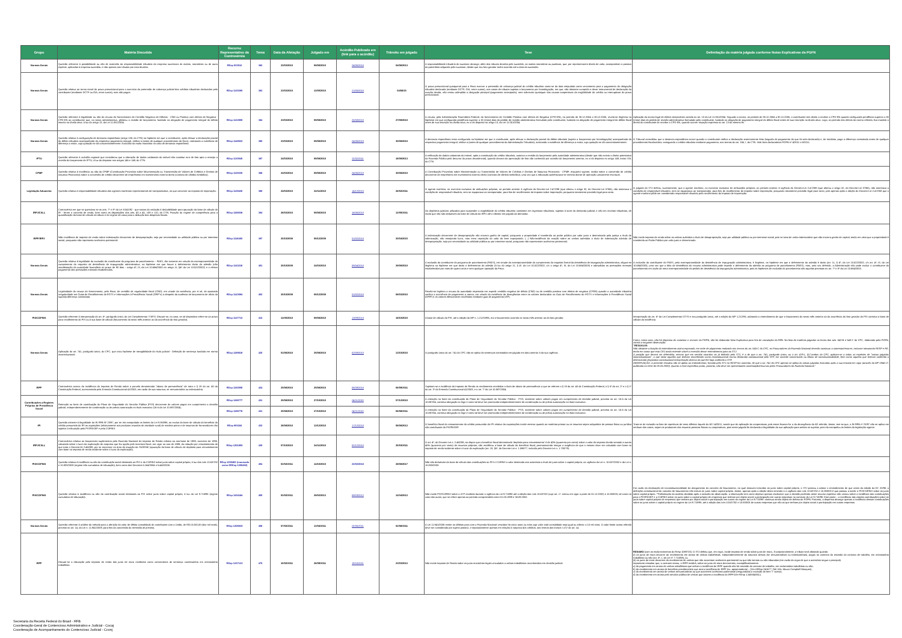| Grupo | Matéria Discutida | Recurso Representativo da Controvérsia | Tema | Data da Afetação | Julgado em | Acórdão Publicado em (link para o acórdão) | Trânsito em julgado | Tese | Delimitação da matéria julgada conforme Notas Explicativas da PGFN |
| --- | --- | --- | --- | --- | --- | --- | --- | --- | --- |
| Normas Gerais | Questão referente à possibilidade ou não de extensão da responsabilidade tributária da empresa sucessora às multas, moratórias ou de outra espécie, aplicadas à empresa sucedida, e não apenas aos tributos por esta devidos. | REsp 923012 | 382 | 22/03/2010 | 09/06/2010 | 24/06/2010 | 04/06/2013 | A responsabilidade tributária do sucessor abrange, além dos tributos devidos pelo sucedido, as multas moratórias ou punitivas, que, por representarem dívida de valor, acompanham o passivo do patrimônio adquirido pelo sucessor, desde que seu fato gerador tenha ocorrido até a data da sucessão. | |
| Normas Gerais | Questão relativa ao termo inicial do prazo prescricional para o exercício da pretensão de cobrança judicial dos créditos tributários declarados pelo contribuinte (mediante DCTF ou GIA, entre outros), mas não pagos. | REsp 1120295 | 383 | 23/03/2010 | 12/05/2010 | 21/05/2010 | 04/06/15 | O prazo prescricional quinquenal para o Fisco exercer a pretensão de cobrança judicial do crédito tributário conta-se da data estipulada como vencimento para o pagamento da obrigação tributária declarada (mediante DCTF, GIA, entre outros), nos casos de tributos sujeitos a lançamento por homologação, em que, não obstante cumprido o dever instrumental de declaração da exação devida, não restou adimplida a obrigação principal (pagamento antecipado), nem sobreveio quaisquer das causas suspensivas da exigibilidade do crédito ou interruptivas do prazo prescricional. | |
| Normas Gerais | Questão referente à legalidade ou não da recusa do fornecimento de Certidão Negativa de Débitos - CND ou Positiva com efeitos de Negativa - CPD-EN ao contribuinte que, na seara administrativa, pleiteou a revisão de lançamento, fundado na alegação de pagamento integral do débito inscrito na dívida ativa, à luz do artigo 13, da Lei 11.051/2004. | REsp 1122959 | 384 | 23/03/2010 | 09/08/2010 | 25/08/2010 | 27/09/2010 | A recusa, pela Administração Fazendária Federal, do fornecimento de Certidão Positiva com efeitos de Negativa (CPD-EN), no período de 30.12.2004 a 30.12.2005, revela-se ilegítima na hipótese em que configurada pendência superior a 30 (trinta) dias do pedido de revisão administrativa formulado pelo contribuinte, fundado na alegação de pagamento integral do débito fiscal antes de sua inscrição na dívida ativa, ex vi do disposto no artigo 13, da Lei 11.051/2004. | Aplicação da norma legal de efeitos temporários contida no art. 13 da Lei 11.051/2004. Segundo a norma, no período de 30.12.2004 a 30.12.2005, o contribuinte tem direito a receber a CPD-EN quando configurada pendência superior a 30 (trinta) dias do pedido de revisão administrativa formulado pelo contribuinte, fundado na alegação de pagamento integral do débito fiscal antes de sua inscrição na dívida ativa. Logo, no período dos efeitos da norma referida, fica mantido o direito do contribuinte de receber a CPD-EN, quando ocorrer situação expressa no art. 13 da mesma lei. |
| Normas Gerais | Questão relativa à configuração de denúncia espontânea (artigo 138, do CTN) na hipótese em que o contribuinte, após efetuar a declaração parcial do débito tributário acompanhado do respectivo pagamento integral, retifica-a (antes de qualquer procedimento do fisco), noticiando a existência de diferença a maior, cuja quitação se dá concomitantemente. Exclusão da multa moratória no caso de denúncia espontânea. | REsp 1149022 | 385 | 23/03/2010 | 09/06/2010 | 24/06/2010 | 30/08/2010 | A denúncia espontânea resta configurada na hipótese em que o contribuinte, após efetuar a declaração parcial do débito tributário (sujeito a lançamento por homologação) acompanhado do respectivo pagamento integral, retifica-a (antes de qualquer procedimento da Administração Tributária), noticiando a existência de diferença a maior, cuja quitação se dá concomitantemente. | O Tribunal consolidou que a denúncia espontânea ocorre quando o contribuinte retifica a declaração anteriormente feita (seguida de pagamento do que foi nela declarado) e, de imediato, paga a diferença constatada antes de qualquer procedimento fiscalizatório, extinguindo o crédito tributário mediante pagamento, nos termos do art. 156, I, do CTN. Vide Atos declaratórios PGFN nº 4/2011 e 8/2011. |
| IPTU | Questão referente à acórdão regional que considerou que a alteração de dados cadastrais do imóvel não constitui erro de fato apto a ensejar a revisão do lançamento de IPTU, à luz do disposto nos artigos 146 e 149, do CTN. | REsp 1130545 | 387 | 24/03/2010 | 09/08/2010 | 22/02/2011 | 16/09/2013 | A retificação de dados cadastrais do imóvel, após a constituição do crédito tributário, autoriza a revisão do lançamento pela autoridade administrativa (desde que não extinto o direito potestativo da Fazenda Pública pelo decurso do prazo decadencial), quando decorra da apreciação de fato não conhecido por ocasião do lançamento anterior, ex vi do disposto no artigo 149, inciso VIII, do CTN. | |
| CPMF | Questão relativa à incidência ou não da CPMF (Contribuição Provisória sobre Movimentação ou Transmissão de Valores de Créditos e Direitos de natureza Financeira) sobre a conversão de crédito decorrente de empréstimo em investimento externo direto (contrato de câmbio simbólico). | REsp 1129335 | 388 | 24/03/2010 | 09/06/2010 | 24/06/2010 | 30/08/2010 | A Contribuição Provisória sobre Movimentação ou Transmissão de Valores de Créditos e Direitos de Natureza Financeira - CPMF, enquanto vigente, incidia sobre a conversão de crédito decorrente de empréstimo em investimento externo direto (contrato de câmbio simbólico), uma vez que a tributação aperfeiçoava-se mesmo diante de operação unicamente escritural. | |
| Legislação Aduaneira | Questão relativa à responsabilidade tributária dos agentes marítimos representantes de transportadora, no que concerne ao imposto de importação. | REsp 1129430 | 389 | 24/03/2010 | 24/11/2010 | 14/12/2010 | 28/02/2011 | O agente marítimo, no exercício exclusivo de atribuições próprias, no período anterior à vigência do Decreto-Lei 2.472/88 (que alterou o artigo 32, do Decreto-Lei 37/66), não ostentava a condição de responsável tributário, nem se equiparava ao transportador, para fins de recolhimento do Imposto sobre Importação, porquanto inexistente previsão legal para tanto. | O julgado do STJ definiu, sucintamente, que o agente marítimo, no exercício exclusivo de atribuições próprias, no período anterior à vigência do Decreto-Lei 2.472/88 (que alterou o artigo 32, do Decreto-Lei 37/66), não ostentava a condição de responsável tributário, nem se equiparava ao transportador, para fins de recolhimento do imposto sobre importação, porquanto inexistente previsão legal para tanto, pois apenas após a edição do Decreto-Lei 2.472/88 que o agente marítimo pôde ser considerado responsável tributário pelo recolhimento do Imposto de Importação. |
| IRPJ/CSLL | Controvérsia em que se questiona se os arts. 7º e 8º da Lei 8.541/92 - que tratam da vedação à dedutibilidade para apuração da base de cálculo do IR - ferem o conceito de renda, bem como as disposições dos arts. 43 a 45, 109 e 110, do CTN. Fixação do regime de competência para a quantificação da base de cálculo do tributo e do regime de caixa para a dedução das despesas fiscais. | REsp 1168038 | 394 | 26/03/2010 | 09/06/2010 | 16/06/2010 | 12/05/2011 | Os depósitos judiciais utilizados para suspender a exigibilidade do crédito tributário consistem em ingressos tributários, sujeitos à sorte da demanda judicial, e não em receitas tributárias, de modo que não são dedutíveis da base de cálculo do IRPJ até o trânsito em julgado da demanda. | |
| IRPF/IRPJ | Não–incidência de imposto de renda sobre indenização decorrente de desapropriação, seja por necessidade ou utilidade pública ou por interesse social, porquanto não representa acréscimo patrimonial. | REsp 1116460 | 397 | 20/10/2009 | 09/12/2009 | 01/02/2010 | 20/04/2015 | A indenização decorrente de desapropriação não encerra ganho de capital, porquanto a propriedade é transferida ao poder público por valor justo e determinado pela justiça a título de indenização, não ensejando lucro, mas mera reposição do valor do bem expropriado. (...) Não-incidência da exação sobre as verbas auferidas a título de indenização advinda de desapropriação, seja por necessidade ou utilidade pública ou por interesse social, porquanto não representam acréscimo patrimonial. | Não incide imposto de renda sobre as verbas auferidas a título de desapropriação, seja por utilidade pública ou por interesse social, pois se trata de verba indenizatória que não encerra ganho de capital, tendo em vista que a propriedade é transferida ao Poder Público por valor justo e determinado. |
| Normas Gerais | Questão relativa à legalidade da exclusão do contribuinte do programa de parcelamento – PAES, tão somente em virtude da extemporaneidade do cumprimento do requisito da desistência de impugnação administrativa, na hipótese em que houve o deferimento tácito da adesão (não manifestação da autoridade fazendária no prazo de 90 dias – artigo 4º, III, da Lei 10.684/2003 c/c artigo 11, §4º da Lei 10.522/2002) e o efetivo pagamento das prestações mensais estabelecidas. | REsp 1143216 | 401 | 20/10/2009 | 24/03/2010 | 09/04/2010 | 29/09/2010 | A exclusão do contribuinte do programa de parcelamento (PAES), em virtude da extemporaneidade do cumprimento do requisito formal da desistência de impugnação administrativa, afigura-se ilegítima na hipótese em que tácito o deferimento da adesão (à luz do artigo 11, § 4º, da Lei 10.522/2002, c/c o artigo 4º, III, da Lei 10.684/2003) e adimplidas as prestações mensais estabelecidas por mais de quatro anos e sem qualquer oposição do Fisco. | A exclusão do contribuinte do PAES, pela extemporaneidade da desistência de impugnação administrativa, é ilegítima, na hipótese em que o deferimento da adesão é tácito (art. 11, § 4º, da Lei 10.522/2002, c/c art. 4º, III, da Lei 10.684/2003), uma vez que a falta de desistência do recurso administrativo pode impedir o deferimento da adesão ao programa de parcelamento (PAES), mas, uma vez deferido, a Administração não pode excluir o contribuinte do parcelamento em razão da mera extemporaneidade do pedido de desistência da impugnação administrativa, pois as hipóteses de exclusão do parcelamento são aquelas previstas no art. 7º e 8º da Lei 10.684/2003. |
| Normas Gerais | Legitimidade da recusa do fornecimento, pelo Fisco, de certidão de regularidade fiscal (CND), em virtude da existência, por si só, de apontada irregularidade em Guias de Recolhimento do FGTS e Informações à Previdência Social (GFIP´s) a despeito da ausência de lançamento de ofício da suposta diferença constatada. | REsp 1143094 | 402 | 20/10/2009 | 09/12/2009 | 01/02/2010 | 08/03/2010 | Revela-se legítima a recusa da autoridade impetrada em expedir certidão negativa de débito (CND) ou de certidão positiva com efeitos de negativa (CPEN) quando a autoridade tributária verifica a ocorrência de pagamento a menor, em virtude da existência de divergências entre os valores declarados na Guia de Recolhimento do FGTS e Informações à Previdência Social (GFIP) e os valores efetivamente recolhidos mediante guia de pagamento (GP). | |
| PIS/COFINS | Questão referente à interpretação do art. 6º, parágrafo único, da Lei Complementar 7/1970. Discute-se, no caso, se tal dispositivo refere-se ao prazo para recolhimento do PIS ou à sua base de cálculo (faturamento do sexto mês anterior ao da ocorrência do fato gerador). | REsp 1127713 | 412 | 11/05/2010 | 09/08/2010 | 13/09/2010 | 18/10/2010 | A base de cálculo do PIS, até a edição da MP n. 1.212/1995, era o faturamento ocorrido no sexto mês anterior ao do fato gerador. | Interpretação do art. 6º da Lei Complementar 07/70 e seu parágrafo único, até a edição da MP 1.212/95, adotando o entendimento de que o faturamento do sexto mês anterior ao da ocorrência do fato gerador do PIS constitui a base de cálculo da incidência. |
| Normas Gerais | Aplicação do art. 741, parágrafo único, do CPC, que criou hipótese de inexigibilidade do título judicial - Definição de sentença fundada em norma inconstitucional. | REsp 1189619 | 420 | 01/06/2010 | 25/08/2010 | 02/09/2010 | 13/10/2010 | O parágrafo único do art. 741 do CPC não se aplica às sentenças transitadas em julgado em data anterior à da sua vigência. | Como, neste caso, não há dispensa de contestar e recorrer da PGFN, não foi elaborada Nota Explicativa para fins de vinculação da RFB. Na lista de matérias julgadas na forma dos arts. 543-B e 543-C do CPC, elaborada pela PGFN, consta a seguinte observação: "RESSALVA: Não obstante a fixação do entendimento acima esposado, em sede de julgamento realizado nos termos do art. 543-C do CPC, os Procuradores da Fazenda Nacional deverão continuar a contestar/recorrer, inclusive interpondo RESP e RE, tendo em conta que esta CRJ ainda entende viável a reversão desse entendimento junto ao STJ. A posição que deverá ser defendida, mesmo que em sentido contrário ao já definido pelo STJ, é a de que o art. 741, parágrafo único, ou o art. 475-L, §1º,ambos do CPC, aplicam-se a todas as espécies de "coisas julgadas inconstitucionais", o que incluí aquelas que tenham reconhecido como inconstitucional norma declarada constitucional pelo STF, em controle concentrado ou difuso de constitucionalidade, bem como aquelas que tenham conferido a determinado dispositivo constitucional interpretação diversa da que lhe haja conferido o STF. OBSERVAÇÃO: A presente ressalva não se aplica ao entendimento, firmado pelo STJ no RESP em comento, de que o art. 741 do CPC apenas se aplica às coisas julgadas formadas após a sua entrada em vigor (através da MP 1984-17, publicada no DOU de 05.05.2000). Quanto a esse específico ponto, portanto, não deve ser apresentados contestação/recursos pelos Procuradores da Fazenda Nacional." |
| IRPF | Controvérsia acerca da incidência do Imposto de Renda sobre a parcela denominada "abono de permanência" de trata o § 19 do art. 40 da Constituição Federal, acrescentado pela Emenda Constitucional 41/2003, em razão de sua natureza, se remuneratória ou indenizatória. | REsp 1192556 | 424 | 25/06/2010 | 25/08/2010 | 06/09/2010 | 08/09/2011 | Sujeitam-se a incidência do Imposto de Renda os rendimentos recebidos a título de abono de permanência a que se referem o § 19 do art. 40 da Constituição Federal, o § 5º do art. 2º e o § 1º do art. 3º da Emenda Constitucional 41/2003, e o art. 7º da Lei 10.887/2004. | |
| Contribuições a Regimes Próprios de Previdência Social | Retenção na fonte de contribuição do Plano de Seguridade do Servidor Público (PSS) decorrente de valores pagos em cumprimento a decisão judicial, independentemente de condenação ou de prévia autorização no título executivo (16-A da Lei 10.887/2004). | REsp 1196777 | 431 | 20/08/2010 | 27/10/2010 | 04/11/2010 | 07/12/2010 | A retenção na fonte da contribuição do Plano de Seguridade do Servidor Público - PSS, incidente sobre valores pagos em cumprimento de decisão judicial, prevista no art. 16-A da Lei 10.887/04, constitui obrigação ex lege e como tal deve ser promovida independentemente de condenação ou de prévia autorização no título executivo. | |
| | | REsp 1196778 | 431 | 20/08/2010 | 27/10/2010 | 04/11/2010 | 08/08/2011 | A retenção na fonte da contribuição do Plano de Seguridade do Servidor Público - PSS, incidente sobre valores pagos em cumprimento de decisão judicial, prevista no art. 16-A da Lei 10.887/04, constitui obrigação ex lege e como tal deve ser promovida independentemente de condenação ou de prévia autorização no título executivo. | |
| IPI | Questão atinente à ilegalidade da IN RFB Nº 23/97, por ter ela extrapolado os limites da Lei 9.363/96, ao excluir da base de cálculo do benefício do crédito presumido do IPI as aquisições (relativamente aos produtos oriundos de atividade rural) de matéria-prima e de insumos de fornecedores não sujeitos à tributação pelo PIS/PASEP e pela COFINS. | REsp 993164 | 432 | 26/08/2010 | 13/12/2010 | 17/12/2010 | 06/08/2012 | O benefício fiscal do ressarcimento do crédito presumido do IPI relativo às exportações incide mesmo quando as matérias-primas ou os insumos sejam adquiridos de pessoa física ou jurídica não contribuinte do PIS/PASEP. | Trata-se de inclusão na lista de repetitivos de tema idêntico àquele do AD 14/2011, sendo que de aplicação às cooperativas, pois estas ficaram for a da abrangência do AD referido. Assim, tem-se que, a IN RFB nº 23/97 não se aplica em nenhum dos casos, sejam os produtores dos insumos pessoas físicas ou cooperativas, pois neste julgado foi declarada a ilegalidade da sua aplicação para ambos os sujeitos, pois ela extrapolou os limites da legislação vigente. |
| IRPJ/CSLL | Controvérsia relativa ao lançamento suplementar pela Fazenda Nacional do Imposto de Renda relativo ao ano-base de 1989, exercício de 1990, calculado sobre o lucro da exploração de empresa que fez opção pelo incentivo fiscal, em vigor no ano de 1989, da redução por reinvestimento de que trata o Decreto-lei 2.462/88, por se encontrar na área de atuação da SUDENE (apuração da base de cálculo do depósito para reinvestimento com base no imposto de renda incidente sobre o lucro da exploração). | REsp 1201850 | 435 | 07/10/2010 | 24/11/2010 | 02/12/2010 | 25/03/2011 | O art. 4º, do Decreto-Lei n. 2.462/88, ao dispor que o benefício fiscal denominado 'depósito para reinvestimento' é de 40% (quarenta por cento) sobre o valor do imposto devido somado a outros 40% (quarenta por cento) de recursos próprios, não modificou a base de cálculo do benefício fiscal, permanecendo íntegra a exigência de que o mesmo deve ser calculado com base no imposto de renda incidente sobre o lucro da exploração (art. 19, §6º, do Decreto-Lei n. 1.598/77, incluído pelo Decreto-Lei n. 1.730/79). | |
| PIS/COFINS | Questão relativa à incidência ou não da contribuição social destinada ao PIS e da COFINS sobre juros sobre capital próprio, à luz das Leis 10.637/02 e 10.833/2003 (regime não cumulativo de tributação), bem como dos Decretos 5.164/2004 e 5.442/2005. | REsp 1200492 (reautuado como EREsp 1200492) | 454 | 02/02/2011 | 14/10/2015 | 22/02/2016 | 28/08/2017 | Não são dedutíveis da base de cálculo das contribuições ao PIS e COFINS o valor destinado aos acionistas a título de juros sobre o capital próprio, na vigência da Lei n. 10.637/2002 e da Lei n. 10.833/2003. | |
| PIS/COFINS | Questão relativa à incidência ou não da contribuição social destinada ao PIS sobre juros sobre capital próprio, à luz da Lei 9.718/98 (regime cumulativo de tributação). | REsp 1104184 | 455 | 02/02/2011 | 29/02/2012 | 08/03/2012 | 11/04/2012 | Não incide PIS/COFINS sobre o JCP recebido durante a vigência da Lei 9.718/98 até a edição das Leis 10.637/02 (cujo art. 1º. entrou em vigor a partir de 01.12.2002) e 10.833/03, tal como no caso dos autos, que se refere apenas ao período compreendido entre 01.03.1999 e 30.09.2002. | Em razão da declaração de inconstitucionalidade do alargamento do conceito de faturamento, no qual estavam incluídos os juros sobre capital próprio, o STJ passou a adotar o entendimento de que antes da edição da EC 20/98, a definição constitucional do conceito de faturamento não incluía os juros sobre capital próprio. Assim, apenas após a edição desta emenda e a vigência das Leis 10.637/02 e 10.833/03 é que passou a incidir o PIS/COFINS sobre os juros sobre capital próprio. **Delimitação da matéria decidida após a inclusão da observação: a observação tem como objetivo apenas esclarecer que a decisão proferida neste recurso repetitivo não versou sobre a incidência das contribuições para o PIS/PASEP e a COFINS sobre os juros sobre o capital próprio de empresas que tenham por objeto social a participação em outras empresas no contexto da Lei 9.718/98. Este ponto – a incidência das citadas contribuições sobre os juros sobre capital próprio de empresas que tenham por objeto social a participação em outras no regime da Lei 9.718/98- continua sendo objeto de defesa da PGFN. Portanto, a dispensa abrange apenas a incidência dessas contribuições sobre os juros sobre o capital próprio no regime da Lei 9.718/98, até a edição das Leis 10.637/02 e 10.833/03 de outras empresas que não as que tenham por objeto social a participação em outras empresas. |
| Normas Gerais | Questão referente à análise do método para a aferição do valor de débito consolidado do contribuinte com a União, de R$ 10.000,00 (dez mil reais), previsto no art. 14, da Lei n. 11.941/2009, para fins da concessão da remissão ali prevista. | REsp 1208935 | 456 | 07/02/2011 | 13/04/2011 | 02/05/2011 | 02/06/2011 | A Lei 11.941/2008 remite os débitos para com a Fazenda Nacional vencidos há cinco anos ou mais cujo valor total consolidado seja igual ou inferior a 10 mil reais. O valor-limite acima referido deve ser considerado por sujeito passivo, e separadamente apenas em relação à natureza dos créditos, nos termos dos incisos I a IV do art. 14. | |
| IRPF | Discute-se a tributação pelo imposto de renda dos juros de mora recebidos como consectários de sentença condenatória em reclamatória trabalhista. | REsp 1227133 | 470 | 10/02/2011 | 28/09/2011 | 19/10/2011 | 23/03/2012 | Não incide Imposto de Renda sobre os juros moratórios legais vinculados a verbas trabalhistas reconhecidas em decisão judicial. | RESUMO (com os esclarecimentos do Resp 1089720): O STJ definiu que, em regra, incide imposto de renda sobre juros de mora,. Excepcionalmente, o tributo será afastado quando: (i) os juros de mora decorrer do recebimento em atraso de verbas trabalhistas, independentemente da natureza destas (se remuneratórias ou indenizatórias), pagas no contexto da rescisão do contrato de trabalho, em reclamatória trabalhista ou não (art. 6º, I, da Lei nº 7.713/88); ou (ii) os juros de mora decorrem do recebimento de verbas que não acarretam acréscimo patrimonial ou que são isentas ou não tributadas (em razão da regra de que o acessório segue o principal). Importante ressaltar que, a contrario sensu, o IRPF incidirá, sobre os juros de mora decorrentes, exemplificadamente: a) do pagamento em atraso de verbas trabalhistas que sofram a incidência do IRPF quando não há rescisão do contrato de trabalho, em reclamatória trabalhista ou não; b) do recebimento em atraso de benefício previdenciário que atrai a incidência de IRPF (ex. aposentadoria) – (Ver AREsp 241677, Rel. Min. Mauro Campbell Marques); c) do recebimento em atraso de verbas remuneratórias ou que acarretem acréscimo patrimonial (resguardada a exceção do item "i" acima); d) do recebimento em atraso pelo servidor público de verbas que atraem a incidência do IRPF.(Ver REsp 1.349.848/AL). |
Secretaria da Receita Federal do Brasil - RFB
Coordenação-Geral de Contencioso Administrativo e Judicial - Cocaj
Coordenação de Acompanhamento do Contencioso Judicial - Cconj